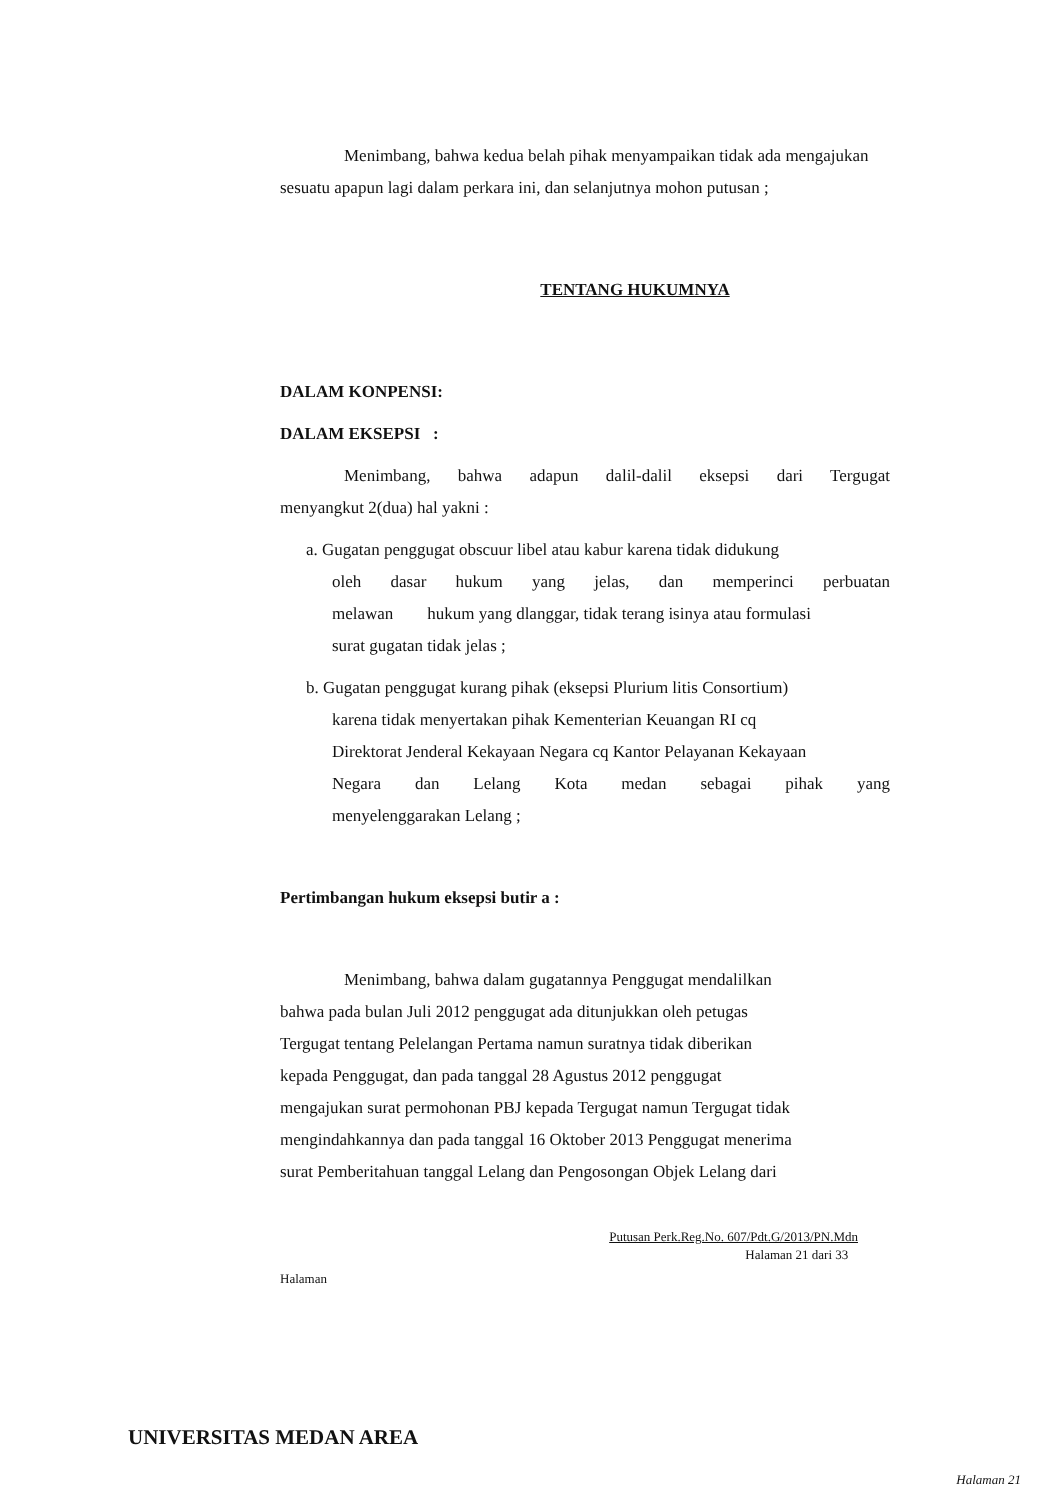Menimbang, bahwa kedua belah pihak menyampaikan tidak ada mengajukan sesuatu apapun lagi dalam perkara ini, dan selanjutnya mohon putusan ;
TENTANG HUKUMNYA
DALAM KONPENSI:
DALAM EKSEPSI :
Menimbang, bahwa adapun dalil-dalil eksepsi dari Tergugat
menyangkut 2(dua) hal yakni :
a. Gugatan penggugat obscuur libel atau kabur karena tidak didukung
oleh dasar hukum yang jelas, dan memperinci perbuatan
melawan hukum yang dlanggar, tidak terang isinya atau formulasi
surat gugatan tidak jelas ;
b. Gugatan penggugat kurang pihak (eksepsi Plurium litis Consortium)
karena tidak menyertakan pihak Kementerian Keuangan RI cq
Direktorat Jenderal Kekayaan Negara cq Kantor Pelayanan Kekayaan
Negara dan Lelang Kota medan sebagai pihak yang
menyelenggarakan Lelang ;
Pertimbangan hukum eksepsi butir a :
Menimbang, bahwa dalam gugatannya Penggugat mendalilkan
bahwa pada bulan Juli 2012 penggugat ada ditunjukkan oleh petugas
Tergugat tentang Pelelangan Pertama namun suratnya tidak diberikan
kepada Penggugat, dan pada tanggal 28 Agustus 2012 penggugat
mengajukan surat permohonan PBJ kepada Tergugat namun Tergugat tidak
mengindahkannya dan pada tanggal 16 Oktober 2013 Penggugat menerima
surat Pemberitahuan tanggal Lelang dan Pengosongan Objek Lelang dari
Putusan Perk.Reg.No. 607/Pdt.G/2013/PN.Mdn
Halaman 21 dari 33
Halaman
UNIVERSITAS MEDAN AREA
Halaman 21